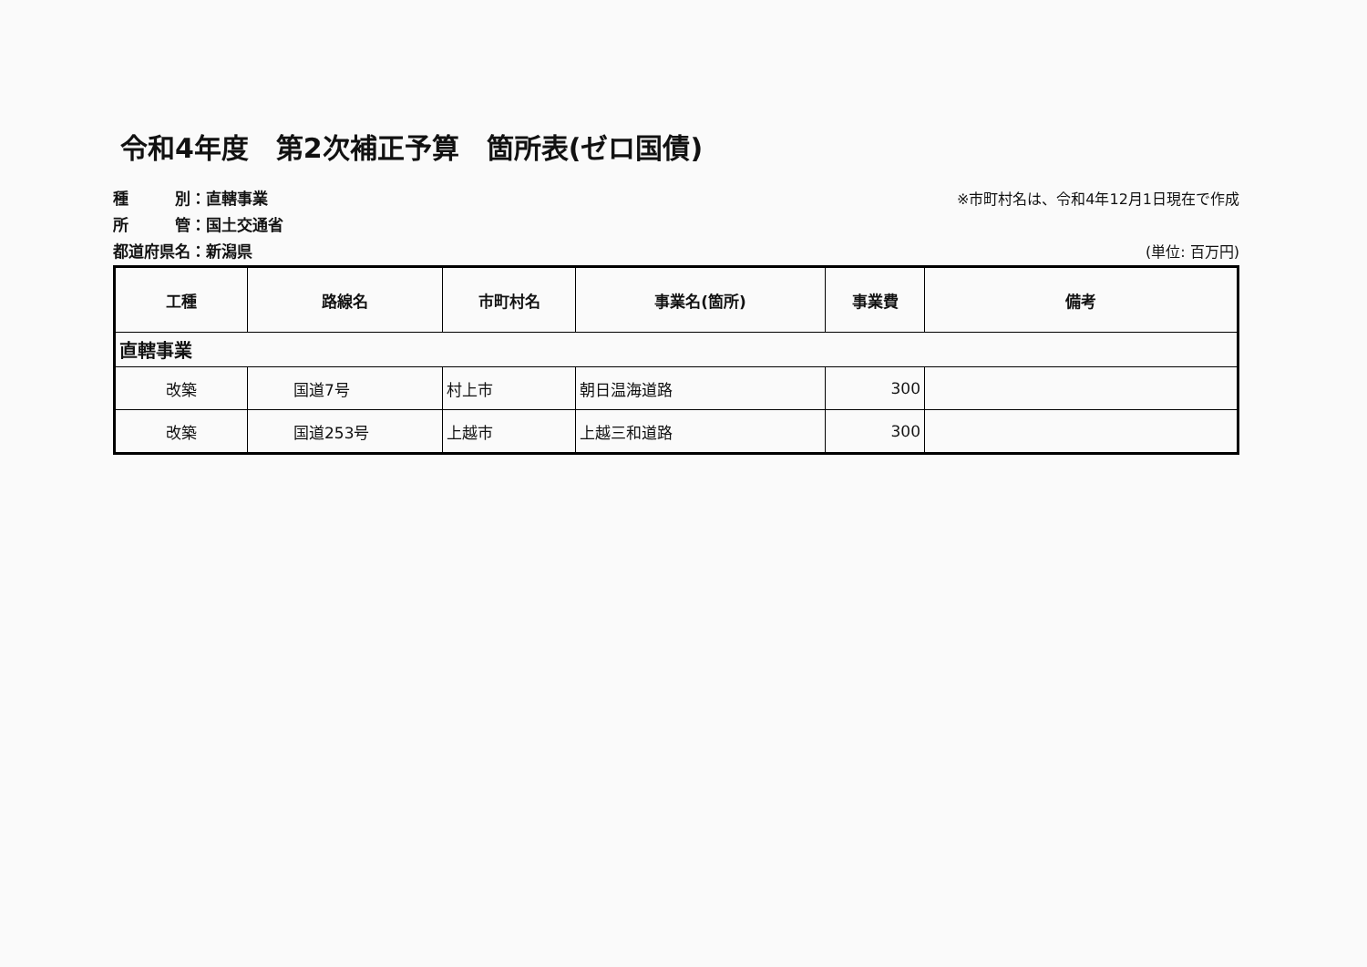令和4年度　第2次補正予算　箇所表(ゼロ国債)
種　　　別：直轄事業 ※市町村名は、令和4年12月1日現在で作成
所　　　管：国土交通省
都道府県名：新潟県 (単位: 百万円)
| 工種 | 路線名 | 市町村名 | 事業名(箇所) | 事業費 | 備考 |
| --- | --- | --- | --- | --- | --- |
| 直轄事業 | | | | | |
| 改築 | 国道7号 | 村上市 | 朝日温海道路 | 300 | |
| 改築 | 国道253号 | 上越市 | 上越三和道路 | 300 | |